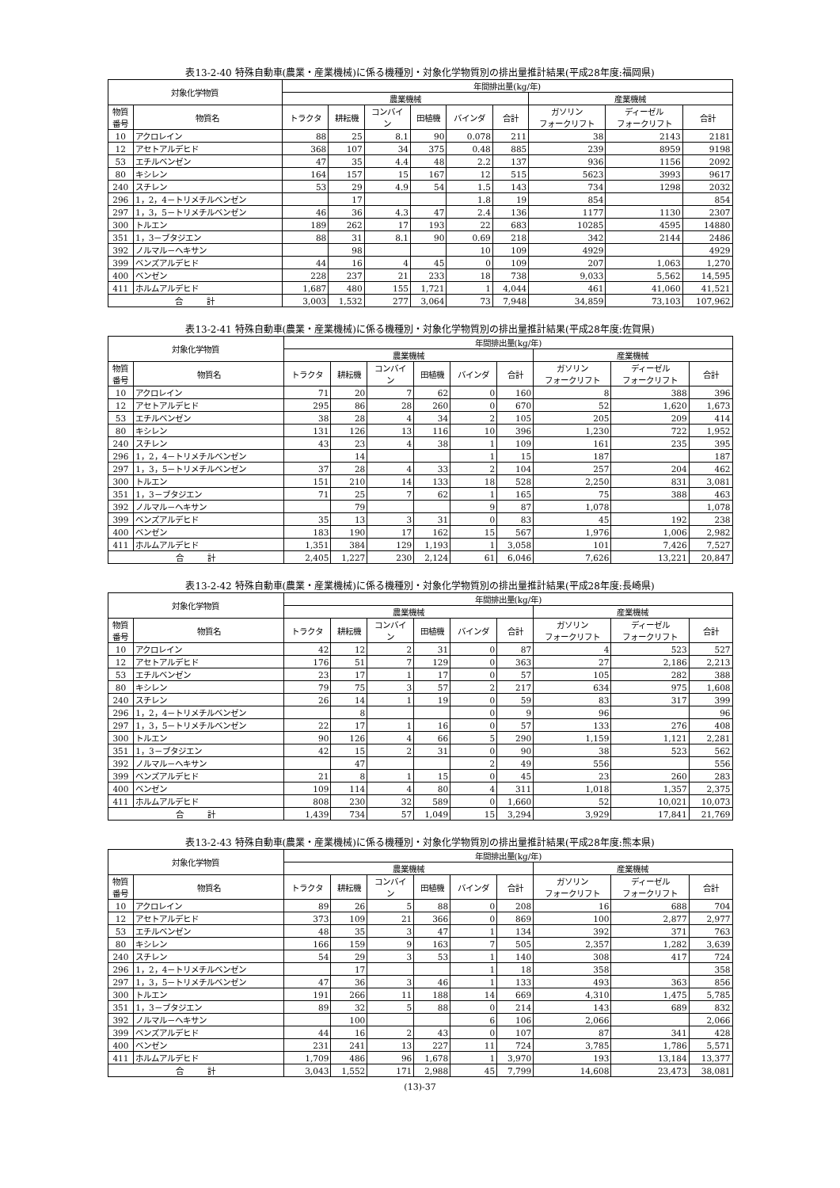表13-2-40 特殊自動車(農業・産業機械)に係る機種別・対象化学物質別の排出量推計結果(平成28年度:福岡県)
| 対象化学物質 | | 年間排出量(kg/年) | | | | | | | | |
| --- | --- | --- | --- | --- | --- | --- | --- | --- | --- | --- |
| | | 農業機械 | | | | | | 産業機械 | | |
| 物質 番号 | 物質名 | トラクタ | 耕耘機 | コンバイ ン | 田植機 | バインダ | 合計 | ガソリン フォークリフト | ディーゼル フォークリフト | 合計 |
| 10 | アクロレイン | 88 | 25 | 8.1 | 90 | 0.078 | 211 | 38 | 2143 | 2181 |
| 12 | アセトアルデヒド | 368 | 107 | 34 | 375 | 0.48 | 885 | 239 | 8959 | 9198 |
| 53 | エチルベンゼン | 47 | 35 | 4.4 | 48 | 2.2 | 137 | 936 | 1156 | 2092 |
| 80 | キシレン | 164 | 157 | 15 | 167 | 12 | 515 | 5623 | 3993 | 9617 |
| 240 | スチレン | 53 | 29 | 4.9 | 54 | 1.5 | 143 | 734 | 1298 | 2032 |
| 296 | 1，2，4－トリメチルベンゼン | | 17 | | | 1.8 | 19 | 854 | | 854 |
| 297 | 1，3，5－トリメチルベンゼン | 46 | 36 | 4.3 | 47 | 2.4 | 136 | 1177 | 1130 | 2307 |
| 300 | トルエン | 189 | 262 | 17 | 193 | 22 | 683 | 10285 | 4595 | 14880 |
| 351 | 1，3－ブタジエン | 88 | 31 | 8.1 | 90 | 0.69 | 218 | 342 | 2144 | 2486 |
| 392 | ノルマル－ヘキサン | | 98 | | | 10 | 109 | 4929 | | 4929 |
| 399 | ベンズアルデヒド | 44 | 16 | 4 | 45 | 0 | 109 | 207 | 1,063 | 1,270 |
| 400 | ベンゼン | 228 | 237 | 21 | 233 | 18 | 738 | 9,033 | 5,562 | 14,595 |
| 411 | ホルムアルデヒド | 1,687 | 480 | 155 | 1,721 | 1 | 4,044 | 461 | 41,060 | 41,521 |
| 合 計 | | 3,003 | 1,532 | 277 | 3,064 | 73 | 7,948 | 34,859 | 73,103 | 107,962 |
表13-2-41 特殊自動車(農業・産業機械)に係る機種別・対象化学物質別の排出量推計結果(平成28年度:佐賀県)
| 対象化学物質 | | 年間排出量(kg/年) | | | | | | | | |
| --- | --- | --- | --- | --- | --- | --- | --- | --- | --- | --- |
| | | 農業機械 | | | | | | 産業機械 | | |
| 物質 番号 | 物質名 | トラクタ | 耕耘機 | コンバイ ン | 田植機 | バインダ | 合計 | ガソリン フォークリフト | ディーゼル フォークリフト | 合計 |
| 10 | アクロレイン | 71 | 20 | 7 | 62 | 0 | 160 | 8 | 388 | 396 |
| 12 | アセトアルデヒド | 295 | 86 | 28 | 260 | 0 | 670 | 52 | 1,620 | 1,673 |
| 53 | エチルベンゼン | 38 | 28 | 4 | 34 | 2 | 105 | 205 | 209 | 414 |
| 80 | キシレン | 131 | 126 | 13 | 116 | 10 | 396 | 1,230 | 722 | 1,952 |
| 240 | スチレン | 43 | 23 | 4 | 38 | 1 | 109 | 161 | 235 | 395 |
| 296 | 1，2，4－トリメチルベンゼン | | 14 | | | 1 | 15 | 187 | | 187 |
| 297 | 1，3，5－トリメチルベンゼン | 37 | 28 | 4 | 33 | 2 | 104 | 257 | 204 | 462 |
| 300 | トルエン | 151 | 210 | 14 | 133 | 18 | 528 | 2,250 | 831 | 3,081 |
| 351 | 1，3－ブタジエン | 71 | 25 | 7 | 62 | 1 | 165 | 75 | 388 | 463 |
| 392 | ノルマル－ヘキサン | | 79 | | | 9 | 87 | 1,078 | | 1,078 |
| 399 | ベンズアルデヒド | 35 | 13 | 3 | 31 | 0 | 83 | 45 | 192 | 238 |
| 400 | ベンゼン | 183 | 190 | 17 | 162 | 15 | 567 | 1,976 | 1,006 | 2,982 |
| 411 | ホルムアルデヒド | 1,351 | 384 | 129 | 1,193 | 1 | 3,058 | 101 | 7,426 | 7,527 |
| 合 計 | | 2,405 | 1,227 | 230 | 2,124 | 61 | 6,046 | 7,626 | 13,221 | 20,847 |
表13-2-42 特殊自動車(農業・産業機械)に係る機種別・対象化学物質別の排出量推計結果(平成28年度:長崎県)
| 対象化学物質 | | 年間排出量(kg/年) | | | | | | | | |
| --- | --- | --- | --- | --- | --- | --- | --- | --- | --- | --- |
| | | 農業機械 | | | | | | 産業機械 | | |
| 物質 番号 | 物質名 | トラクタ | 耕耘機 | コンバイ ン | 田植機 | バインダ | 合計 | ガソリン フォークリフト | ディーゼル フォークリフト | 合計 |
| 10 | アクロレイン | 42 | 12 | 2 | 31 | 0 | 87 | 4 | 523 | 527 |
| 12 | アセトアルデヒド | 176 | 51 | 7 | 129 | 0 | 363 | 27 | 2,186 | 2,213 |
| 53 | エチルベンゼン | 23 | 17 | 1 | 17 | 0 | 57 | 105 | 282 | 388 |
| 80 | キシレン | 79 | 75 | 3 | 57 | 2 | 217 | 634 | 975 | 1,608 |
| 240 | スチレン | 26 | 14 | 1 | 19 | 0 | 59 | 83 | 317 | 399 |
| 296 | 1，2，4－トリメチルベンゼン | | 8 | | | 0 | 9 | 96 | | 96 |
| 297 | 1，3，5－トリメチルベンゼン | 22 | 17 | 1 | 16 | 0 | 57 | 133 | 276 | 408 |
| 300 | トルエン | 90 | 126 | 4 | 66 | 5 | 290 | 1,159 | 1,121 | 2,281 |
| 351 | 1，3－ブタジエン | 42 | 15 | 2 | 31 | 0 | 90 | 38 | 523 | 562 |
| 392 | ノルマル－ヘキサン | | 47 | | | 2 | 49 | 556 | | 556 |
| 399 | ベンズアルデヒド | 21 | 8 | 1 | 15 | 0 | 45 | 23 | 260 | 283 |
| 400 | ベンゼン | 109 | 114 | 4 | 80 | 4 | 311 | 1,018 | 1,357 | 2,375 |
| 411 | ホルムアルデヒド | 808 | 230 | 32 | 589 | 0 | 1,660 | 52 | 10,021 | 10,073 |
| 合 計 | | 1,439 | 734 | 57 | 1,049 | 15 | 3,294 | 3,929 | 17,841 | 21,769 |
表13-2-43 特殊自動車(農業・産業機械)に係る機種別・対象化学物質別の排出量推計結果(平成28年度:熊本県)
| 対象化学物質 | | 年間排出量(kg/年) | | | | | | | | |
| --- | --- | --- | --- | --- | --- | --- | --- | --- | --- | --- |
| | | 農業機械 | | | | | | 産業機械 | | |
| 物質 番号 | 物質名 | トラクタ | 耕耘機 | コンバイ ン | 田植機 | バインダ | 合計 | ガソリン フォークリフト | ディーゼル フォークリフト | 合計 |
| 10 | アクロレイン | 89 | 26 | 5 | 88 | 0 | 208 | 16 | 688 | 704 |
| 12 | アセトアルデヒド | 373 | 109 | 21 | 366 | 0 | 869 | 100 | 2,877 | 2,977 |
| 53 | エチルベンゼン | 48 | 35 | 3 | 47 | 1 | 134 | 392 | 371 | 763 |
| 80 | キシレン | 166 | 159 | 9 | 163 | 7 | 505 | 2,357 | 1,282 | 3,639 |
| 240 | スチレン | 54 | 29 | 3 | 53 | 1 | 140 | 308 | 417 | 724 |
| 296 | 1，2，4－トリメチルベンゼン | | 17 | | | 1 | 18 | 358 | | 358 |
| 297 | 1，3，5－トリメチルベンゼン | 47 | 36 | 3 | 46 | 1 | 133 | 493 | 363 | 856 |
| 300 | トルエン | 191 | 266 | 11 | 188 | 14 | 669 | 4,310 | 1,475 | 5,785 |
| 351 | 1，3－ブタジエン | 89 | 32 | 5 | 88 | 0 | 214 | 143 | 689 | 832 |
| 392 | ノルマル－ヘキサン | | 100 | | | 6 | 106 | 2,066 | | 2,066 |
| 399 | ベンズアルデヒド | 44 | 16 | 2 | 43 | 0 | 107 | 87 | 341 | 428 |
| 400 | ベンゼン | 231 | 241 | 13 | 227 | 11 | 724 | 3,785 | 1,786 | 5,571 |
| 411 | ホルムアルデヒド | 1,709 | 486 | 96 | 1,678 | 1 | 3,970 | 193 | 13,184 | 13,377 |
| 合 計 | | 3,043 | 1,552 | 171 | 2,988 | 45 | 7,799 | 14,608 | 23,473 | 38,081 |
(13)-37